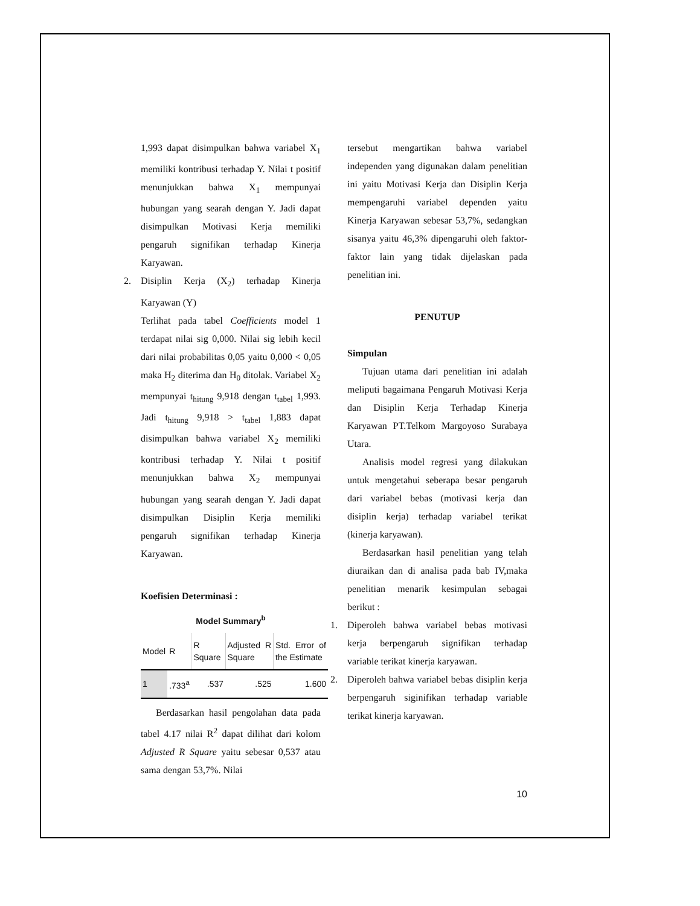1,993 dapat disimpulkan bahwa variabel X<sub>1</sub> memiliki kontribusi terhadap Y. Nilai t positif menunjukkan bahwa X<sub>1</sub> mempunyai hubungan yang searah dengan Y. Jadi dapat disimpulkan Motivasi Kerja memiliki pengaruh signifikan terhadap Kinerja Karyawan.
2. Disiplin Kerja (X<sub>2</sub>) terhadap Kinerja Karyawan (Y)
Terlihat pada tabel Coefficients model 1 terdapat nilai sig 0,000. Nilai sig lebih kecil dari nilai probabilitas 0,05 yaitu 0,000 < 0,05 maka H<sub>2</sub> diterima dan H<sub>0</sub> ditolak. Variabel X<sub>2</sub> mempunyai t<sub>hitung</sub> 9,918 dengan t<sub>tabel</sub> 1,993. Jadi t<sub>hitung</sub> 9,918 > t<sub>tabel</sub> 1,883 dapat disimpulkan bahwa variabel X<sub>2</sub> memiliki kontribusi terhadap Y. Nilai t positif menunjukkan bahwa X<sub>2</sub> mempunyai hubungan yang searah dengan Y. Jadi dapat disimpulkan Disiplin Kerja memiliki pengaruh signifikan terhadap Kinerja Karyawan.
Koefisien Determinasi :
Model Summary<sup>b</sup>
| Model | R | R Square | Adjusted R Square | Std. Error of the Estimate |
| --- | --- | --- | --- | --- |
| 1 | .733<sup>a</sup> | .537 | .525 | 1.600 |
Berdasarkan hasil pengolahan data pada tabel 4.17 nilai R<sup>2</sup> dapat dilihat dari kolom Adjusted R Square yaitu sebesar 0,537 atau sama dengan 53,7%. Nilai
tersebut mengartikan bahwa variabel independen yang digunakan dalam penelitian ini yaitu Motivasi Kerja dan Disiplin Kerja mempengaruhi variabel dependen yaitu Kinerja Karyawan sebesar 53,7%, sedangkan sisanya yaitu 46,3% dipengaruhi oleh faktor-faktor lain yang tidak dijelaskan pada penelitian ini.
PENUTUP
Simpulan
Tujuan utama dari penelitian ini adalah meliputi bagaimana Pengaruh Motivasi Kerja dan Disiplin Kerja Terhadap Kinerja Karyawan PT.Telkom Margoyoso Surabaya Utara.
Analisis model regresi yang dilakukan untuk mengetahui seberapa besar pengaruh dari variabel bebas (motivasi kerja dan disiplin kerja) terhadap variabel terikat (kinerja karyawan).
Berdasarkan hasil penelitian yang telah diuraikan dan di analisa pada bab IV,maka penelitian menarik kesimpulan sebagai berikut :
1. Diperoleh bahwa variabel bebas motivasi kerja berpengaruh signifikan terhadap variable terikat kinerja karyawan.
2. Diperoleh bahwa variabel bebas disiplin kerja berpengaruh siginifikan terhadap variable terikat kinerja karyawan.
10